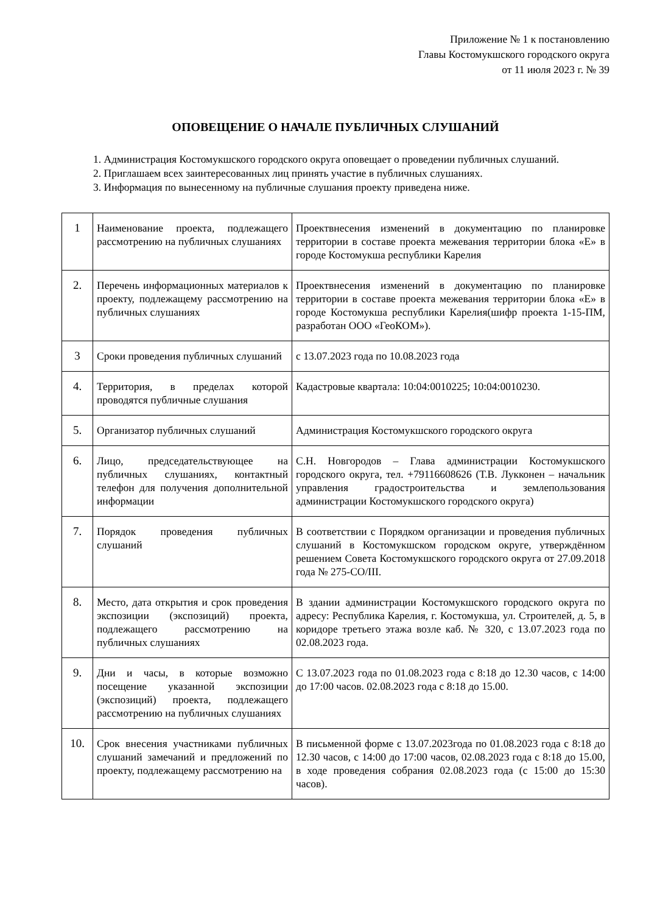Приложение № 1 к постановлению
Главы Костомукшского городского округа
от 11 июля 2023 г. № 39
ОПОВЕЩЕНИЕ О НАЧАЛЕ ПУБЛИЧНЫХ СЛУШАНИЙ
1. Администрация Костомукшского городского округа оповещает о проведении публичных слушаний.
2. Приглашаем всех заинтересованных лиц принять участие в публичных слушаниях.
3. Информация по вынесенному на публичные слушания проекту приведена ниже.
| 1 | Наименование проекта, подлежащего рассмотрению на публичных слушаниях | Проектвнесения изменений в документацию по планировке территории в составе проекта межевания территории блока «Е» в городе Костомукша республики Карелия |
| 2. | Перечень информационных материалов к проекту, подлежащему рассмотрению на публичных слушаниях | Проектвнесения изменений в документацию по планировке территории в составе проекта межевания территории блока «Е» в городе Костомукша республики Карелия(шифр проекта 1-15-ПМ, разработан ООО «ГеоКОМ»). |
| 3 | Сроки проведения публичных слушаний | с 13.07.2023 года по 10.08.2023 года |
| 4. | Территория, в пределах которой проводятся публичные слушания | Кадастровые квартала: 10:04:0010225; 10:04:0010230. |
| 5. | Организатор публичных слушаний | Администрация Костомукшского городского округа |
| 6. | Лицо, председательствующее на публичных слушаниях, контактный телефон для получения дополнительной информации | С.Н. Новгородов – Глава администрации Костомукшского городского округа, тел. +79116608626 (Т.В. Лукконен – начальник управления градостроительства и землепользования администрации Костомукшского городского округа) |
| 7. | Порядок проведения публичных слушаний | В соответствии с Порядком организации и проведения публичных слушаний в Костомукшском городском округе, утверждённом решением Совета Костомукшского городского округа от 27.09.2018 года № 275-СО/III. |
| 8. | Место, дата открытия и срок проведения экспозиции (экспозиций) проекта, подлежащего рассмотрению на публичных слушаниях | В здании администрации Костомукшского городского округа по адресу: Республика Карелия, г. Костомукша, ул. Строителей, д. 5, в коридоре третьего этажа возле каб. № 320, с 13.07.2023 года по 02.08.2023 года. |
| 9. | Дни и часы, в которые возможно посещение указанной экспозиции (экспозиций) проекта, подлежащего рассмотрению на публичных слушаниях | С 13.07.2023 года по 01.08.2023 года с 8:18 до 12.30 часов, с 14:00 до 17:00 часов. 02.08.2023 года с 8:18 до 15.00. |
| 10. | Срок внесения участниками публичных слушаний замечаний и предложений по проекту, подлежащему рассмотрению на | В письменной форме с 13.07.2023года по 01.08.2023 года с 8:18 до 12.30 часов, с 14:00 до 17:00 часов, 02.08.2023 года с 8:18 до 15.00, в ходе проведения собрания 02.08.2023 года (с 15:00 до 15:30 часов). |